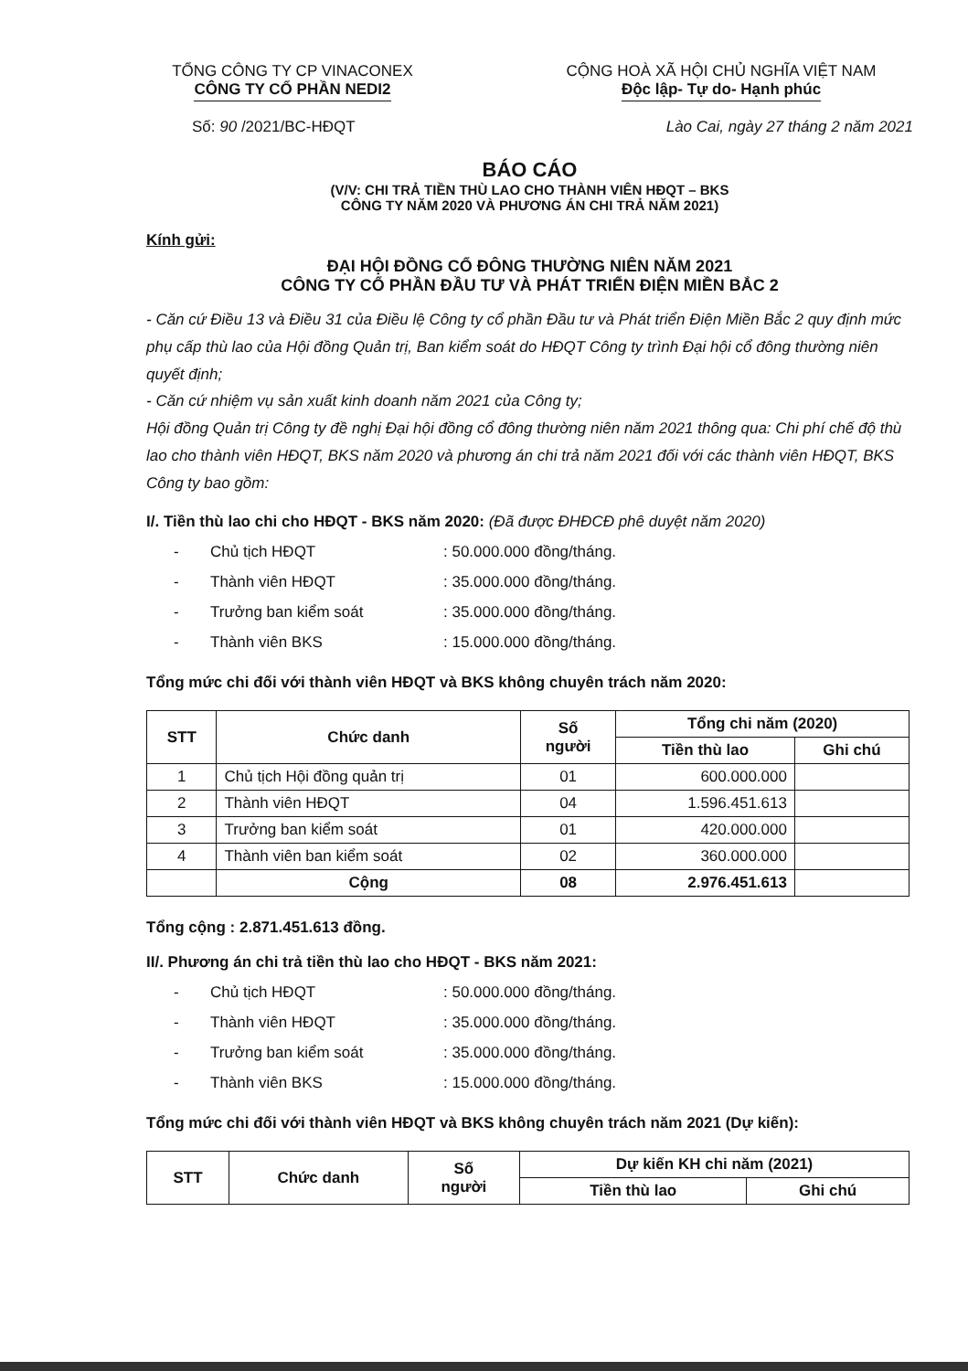TỔNG CÔNG TY CP VINACONEX
CÔNG TY CỔ PHẦN NEDI2
CỘNG HOÀ XÃ HỘI CHỦ NGHĨA VIỆT NAM
Độc lập- Tự do- Hạnh phúc
Số: 90 /2021/BC-HĐQT Lào Cai, ngày 27 tháng 2 năm 2021
BÁO CÁO
(V/V: CHI TRẢ TIỀN THÙ LAO CHO THÀNH VIÊN HĐQT – BKS
CÔNG TY NĂM 2020 VÀ PHƯƠNG ÁN CHI TRẢ NĂM 2021)
Kính gửi:
ĐẠI HỘI ĐỒNG CỔ ĐÔNG THƯỜNG NIÊN NĂM 2021
CÔNG TY CỔ PHẦN ĐẦU TƯ VÀ PHÁT TRIỂN ĐIỆN MIỀN BẮC 2
- Căn cứ Điều 13 và Điều 31 của Điều lệ Công ty cổ phần Đầu tư và Phát triển Điện Miền Bắc 2 quy định mức phụ cấp thù lao của Hội đồng Quản trị, Ban kiểm soát do HĐQT Công ty trình Đại hội cổ đông thường niên quyết định;
- Căn cứ nhiệm vụ sản xuất kinh doanh năm 2021 của Công ty;
Hội đồng Quản trị Công ty đề nghị Đại hội đồng cổ đông thường niên năm 2021 thông qua: Chi phí chế độ thù lao cho thành viên HĐQT, BKS năm 2020 và phương án chi trả năm 2021 đối với các thành viên HĐQT, BKS Công ty bao gồm:
I/. Tiền thù lao chi cho HĐQT - BKS năm 2020: (Đã được ĐHĐCĐ phê duyệt năm 2020)
- Chủ tịch HĐQT: 50.000.000 đồng/tháng.
- Thành viên HĐQT: 35.000.000 đồng/tháng.
- Trưởng ban kiểm soát: 35.000.000 đồng/tháng.
- Thành viên BKS: 15.000.000 đồng/tháng.
Tổng mức chi đối với thành viên HĐQT và BKS không chuyên trách năm 2020:
| STT | Chức danh | Số người | Tổng chi năm (2020) | |
| --- | --- | --- | --- | --- |
| | | | Tiền thù lao | Ghi chú |
| 1 | Chủ tịch Hội đồng quản trị | 01 | 600.000.000 | |
| 2 | Thành viên HĐQT | 04 | 1.596.451.613 | |
| 3 | Trưởng ban kiểm soát | 01 | 420.000.000 | |
| 4 | Thành viên ban kiểm soát | 02 | 360.000.000 | |
| | Cộng | 08 | 2.976.451.613 | |
Tổng cộng : 2.871.451.613 đồng.
II/. Phương án chi trả tiền thù lao cho HĐQT - BKS năm 2021:
- Chủ tịch HĐQT: 50.000.000 đồng/tháng.
- Thành viên HĐQT: 35.000.000 đồng/tháng.
- Trưởng ban kiểm soát: 35.000.000 đồng/tháng.
- Thành viên BKS: 15.000.000 đồng/tháng.
Tổng mức chi đối với thành viên HĐQT và BKS không chuyên trách năm 2021 (Dự kiến):
| STT | Chức danh | Số người | Dự kiến KH chi năm (2021) | |
| --- | --- | --- | --- | --- |
| | | | Tiền thù lao | Ghi chú |